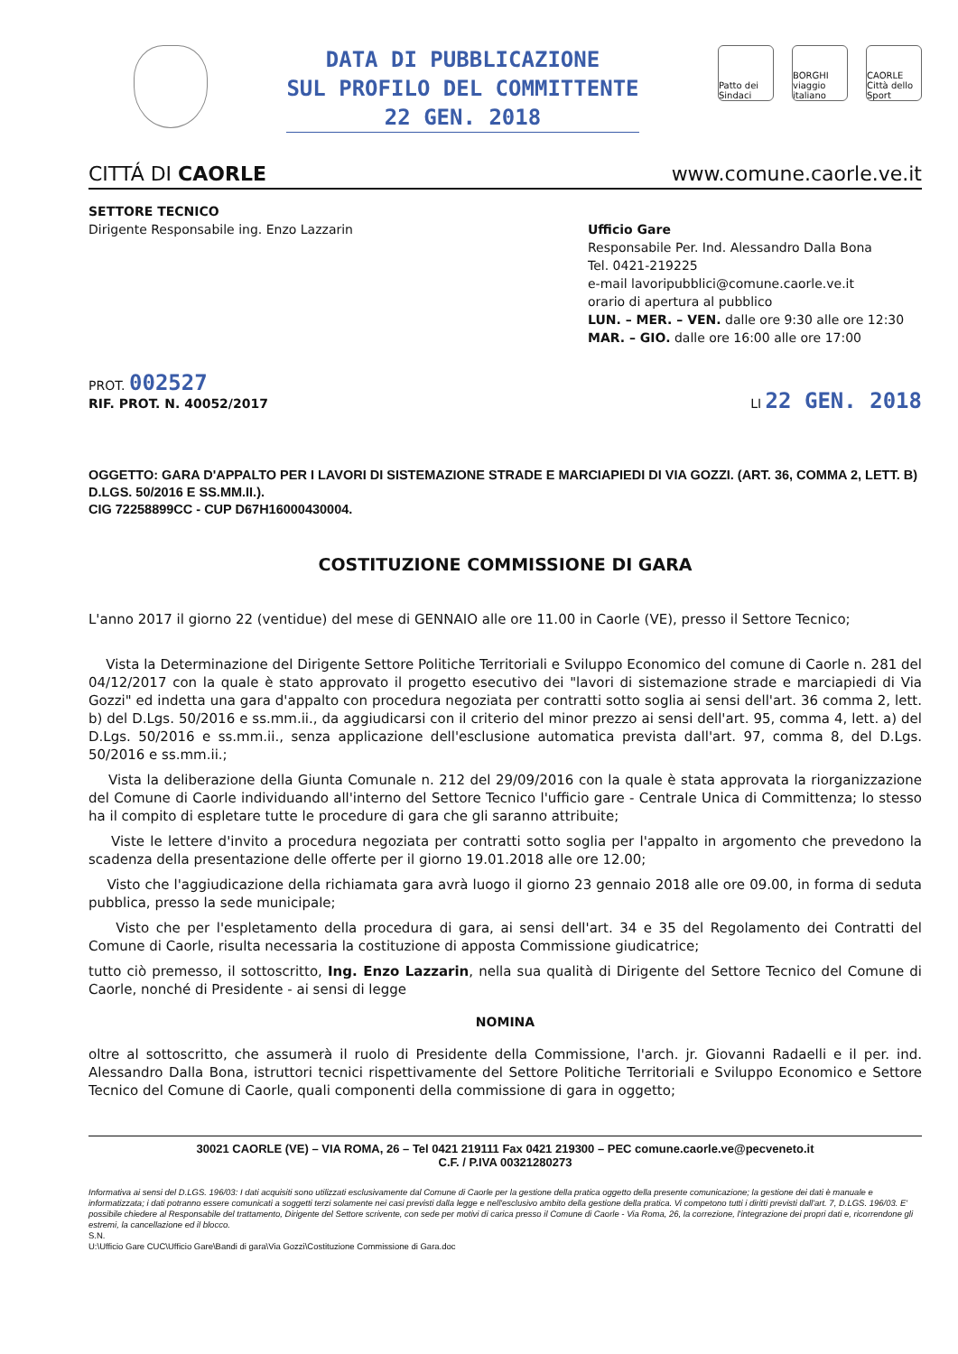DATA DI PUBBLICAZIONE
SUL PROFILO DEL COMMITTENTE
22 GEN. 2018
Patto dei Sindaci
BORGHI viaggio italiano
CAORLE Città dello Sport
CITTÁ DI CAORLE www.comune.caorle.ve.it
SETTORE TECNICO
Dirigente Responsabile ing. Enzo Lazzarin
Ufficio Gare
Responsabile Per. Ind. Alessandro Dalla Bona
Tel. 0421-219225
e-mail lavoripubblici@comune.caorle.ve.it
orario di apertura al pubblico
LUN. – MER. – VEN. dalle ore 9:30 alle ore 12:30
MAR. – GIO. dalle ore 16:00 alle ore 17:00
PROT. 002527
RIF. PROT. N. 40052/2017
LI 22 GEN. 2018
OGGETTO: GARA D'APPALTO PER I LAVORI DI SISTEMAZIONE STRADE E MARCIAPIEDI DI VIA GOZZI. (ART. 36, COMMA 2, LETT. B) D.LGS. 50/2016 E SS.MM.II.).
CIG 72258899CC - CUP D67H16000430004.
COSTITUZIONE COMMISSIONE DI GARA
L'anno 2017 il giorno 22 (ventidue) del mese di GENNAIO alle ore 11.00 in Caorle (VE), presso il Settore Tecnico;
Vista la Determinazione del Dirigente Settore Politiche Territoriali e Sviluppo Economico del comune di Caorle n. 281 del 04/12/2017 con la quale è stato approvato il progetto esecutivo dei "lavori di sistemazione strade e marciapiedi di Via Gozzi" ed indetta una gara d'appalto con procedura negoziata per contratti sotto soglia ai sensi dell'art. 36 comma 2, lett. b) del D.Lgs. 50/2016 e ss.mm.ii., da aggiudicarsi con il criterio del minor prezzo ai sensi dell'art. 95, comma 4, lett. a) del D.Lgs. 50/2016 e ss.mm.ii., senza applicazione dell'esclusione automatica prevista dall'art. 97, comma 8, del D.Lgs. 50/2016 e ss.mm.ii.;
Vista la deliberazione della Giunta Comunale n. 212 del 29/09/2016 con la quale è stata approvata la riorganizzazione del Comune di Caorle individuando all'interno del Settore Tecnico l'ufficio gare - Centrale Unica di Committenza; lo stesso ha il compito di espletare tutte le procedure di gara che gli saranno attribuite;
Viste le lettere d'invito a procedura negoziata per contratti sotto soglia per l'appalto in argomento che prevedono la scadenza della presentazione delle offerte per il giorno 19.01.2018 alle ore 12.00;
Visto che l'aggiudicazione della richiamata gara avrà luogo il giorno 23 gennaio 2018 alle ore 09.00, in forma di seduta pubblica, presso la sede municipale;
Visto che per l'espletamento della procedura di gara, ai sensi dell'art. 34 e 35 del Regolamento dei Contratti del Comune di Caorle, risulta necessaria la costituzione di apposta Commissione giudicatrice;
tutto ciò premesso, il sottoscritto, Ing. Enzo Lazzarin, nella sua qualità di Dirigente del Settore Tecnico del Comune di Caorle, nonché di Presidente - ai sensi di legge
NOMINA
oltre al sottoscritto, che assumerà il ruolo di Presidente della Commissione, l'arch. jr. Giovanni Radaelli e il per. ind. Alessandro Dalla Bona, istruttori tecnici rispettivamente del Settore Politiche Territoriali e Sviluppo Economico e Settore Tecnico del Comune di Caorle, quali componenti della commissione di gara in oggetto;
30021 CAORLE (VE) – VIA ROMA, 26 – Tel 0421 219111 Fax 0421 219300 – PEC comune.caorle.ve@pecveneto.it
C.F. / P.IVA 00321280273
Informativa ai sensi del D.LGS. 196/03: I dati acquisiti sono utilizzati esclusivamente dal Comune di Caorle per la gestione della pratica oggetto della presente comunicazione; la gestione dei dati è manuale e informatizzata; i dati potranno essere comunicati a soggetti terzi solamente nei casi previsti dalla legge e nell'esclusivo ambito della gestione della pratica. Vi competono tutti i diritti previsti dall'art. 7, D.LGS. 196/03. E' possibile chiedere al Responsabile del trattamento, Dirigente del Settore scrivente, con sede per motivi di carica presso il Comune di Caorle - Via Roma, 26, la correzione, l'integrazione dei propri dati e, ricorrendone gli estremi, la cancellazione ed il blocco.
S.N.
U:\Ufficio Gare CUC\Ufficio Gare\Bandi di gara\Via Gozzi\Costituzione Commissione di Gara.doc